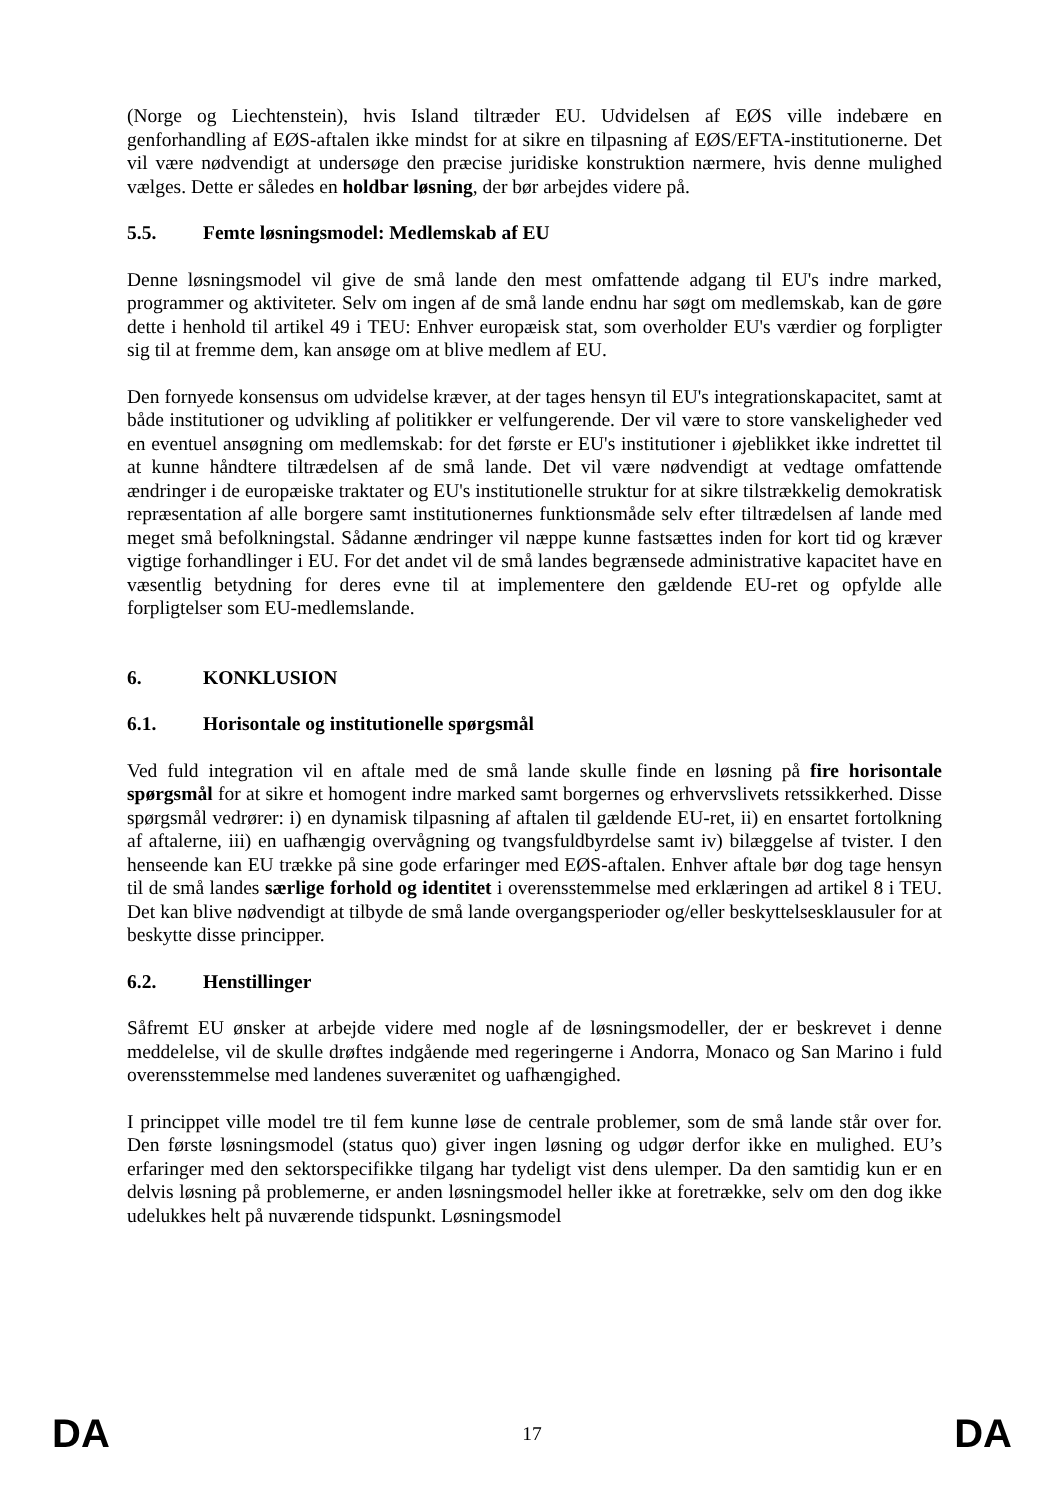(Norge og Liechtenstein), hvis Island tiltræder EU. Udvidelsen af EØS ville indebære en genforhandling af EØS-aftalen ikke mindst for at sikre en tilpasning af EØS/EFTA-institutionerne. Det vil være nødvendigt at undersøge den præcise juridiske konstruktion nærmere, hvis denne mulighed vælges. Dette er således en holdbar løsning, der bør arbejdes videre på.
5.5. Femte løsningsmodel: Medlemskab af EU
Denne løsningsmodel vil give de små lande den mest omfattende adgang til EU's indre marked, programmer og aktiviteter. Selv om ingen af de små lande endnu har søgt om medlemskab, kan de gøre dette i henhold til artikel 49 i TEU: Enhver europæisk stat, som overholder EU's værdier og forpligter sig til at fremme dem, kan ansøge om at blive medlem af EU.
Den fornyede konsensus om udvidelse kræver, at der tages hensyn til EU's integrationskapacitet, samt at både institutioner og udvikling af politikker er velfungerende. Der vil være to store vanskeligheder ved en eventuel ansøgning om medlemskab: for det første er EU's institutioner i øjeblikket ikke indrettet til at kunne håndtere tiltrædelsen af de små lande. Det vil være nødvendigt at vedtage omfattende ændringer i de europæiske traktater og EU's institutionelle struktur for at sikre tilstrækkelig demokratisk repræsentation af alle borgere samt institutionernes funktionsmåde selv efter tiltrædelsen af lande med meget små befolkningstal. Sådanne ændringer vil næppe kunne fastsættes inden for kort tid og kræver vigtige forhandlinger i EU. For det andet vil de små landes begrænsede administrative kapacitet have en væsentlig betydning for deres evne til at implementere den gældende EU-ret og opfylde alle forpligtelser som EU-medlemslande.
6. KONKLUSION
6.1. Horisontale og institutionelle spørgsmål
Ved fuld integration vil en aftale med de små lande skulle finde en løsning på fire horisontale spørgsmål for at sikre et homogent indre marked samt borgernes og erhvervslivets retssikkerhed. Disse spørgsmål vedrører: i) en dynamisk tilpasning af aftalen til gældende EU-ret, ii) en ensartet fortolkning af aftalerne, iii) en uafhængig overvågning og tvangsfuldbyrdelse samt iv) bilæggelse af tvister. I den henseende kan EU trække på sine gode erfaringer med EØS-aftalen. Enhver aftale bør dog tage hensyn til de små landes særlige forhold og identitet i overensstemmelse med erklæringen ad artikel 8 i TEU. Det kan blive nødvendigt at tilbyde de små lande overgangsperioder og/eller beskyttelsesklausuler for at beskytte disse principper.
6.2. Henstillinger
Såfremt EU ønsker at arbejde videre med nogle af de løsningsmodeller, der er beskrevet i denne meddelelse, vil de skulle drøftes indgående med regeringerne i Andorra, Monaco og San Marino i fuld overensstemmelse med landenes suverænitet og uafhængighed.
I princippet ville model tre til fem kunne løse de centrale problemer, som de små lande står over for. Den første løsningsmodel (status quo) giver ingen løsning og udgør derfor ikke en mulighed. EU’s erfaringer med den sektorspecifikke tilgang har tydeligt vist dens ulemper. Da den samtidig kun er en delvis løsning på problemerne, er anden løsningsmodel heller ikke at foretrække, selv om den dog ikke udelukkes helt på nuværende tidspunkt. Løsningsmodel
DA 17 DA